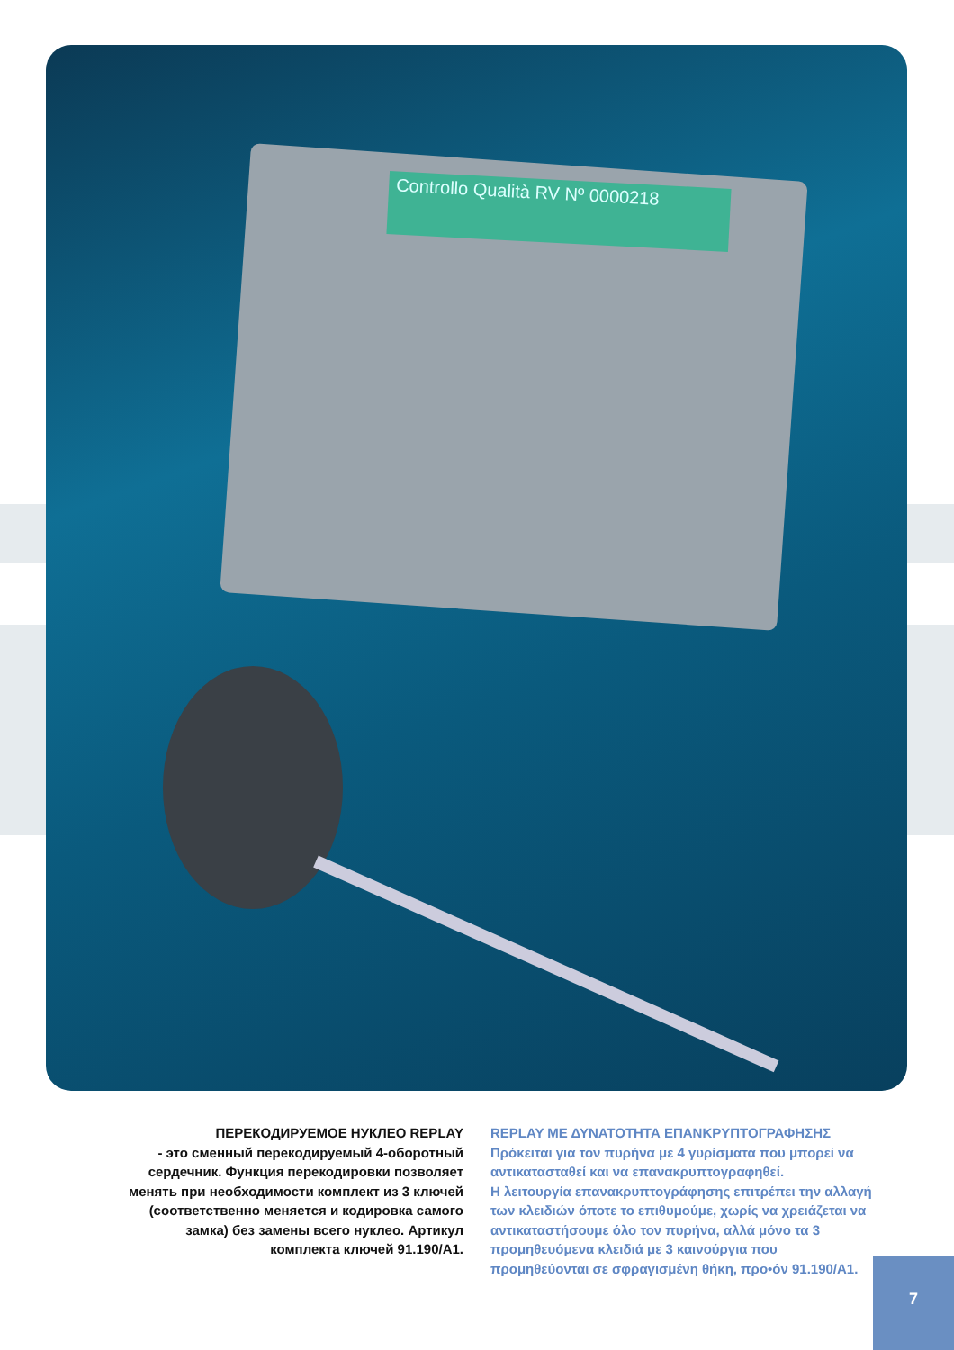Controllo Qualità RV Nº 0000218
ПЕРЕКОДИРУЕМОЕ НУКЛЕО REPLAY
- это сменный перекодируемый 4-оборотный
сердечник. Функция перекодировки позволяет
менять при необходимости комплект из 3 ключей
(соответственно меняется и кодировка самого
замка) без замены всего нуклео. Артикул
комплекта ключей 91.190/A1.
REPLAY ΜΕ ΔΥΝΑΤΟΤΗΤΑ ΕΠΑΝΚΡΥΠΤΟΓΡΑΦΗΣΗΣ
Πρόκειται για τον πυρήνα με 4 γυρίσματα που μπορεί να αντικατασταθεί και να επανακρυπτογραφηθεί.
Η λειτουργία επανακρυπτογράφησης επιτρέπει την αλλαγή των κλειδιών όποτε το επιθυμούμε, χωρίς να χρειάζεται να αντικαταστήσουμε όλο τον πυρήνα, αλλά μόνο τα 3 προμηθευόμενα κλειδιά με 3 καινούργια που προμηθεύονται σε σφραγισμένη θήκη, προ•όν 91.190/A1.
7